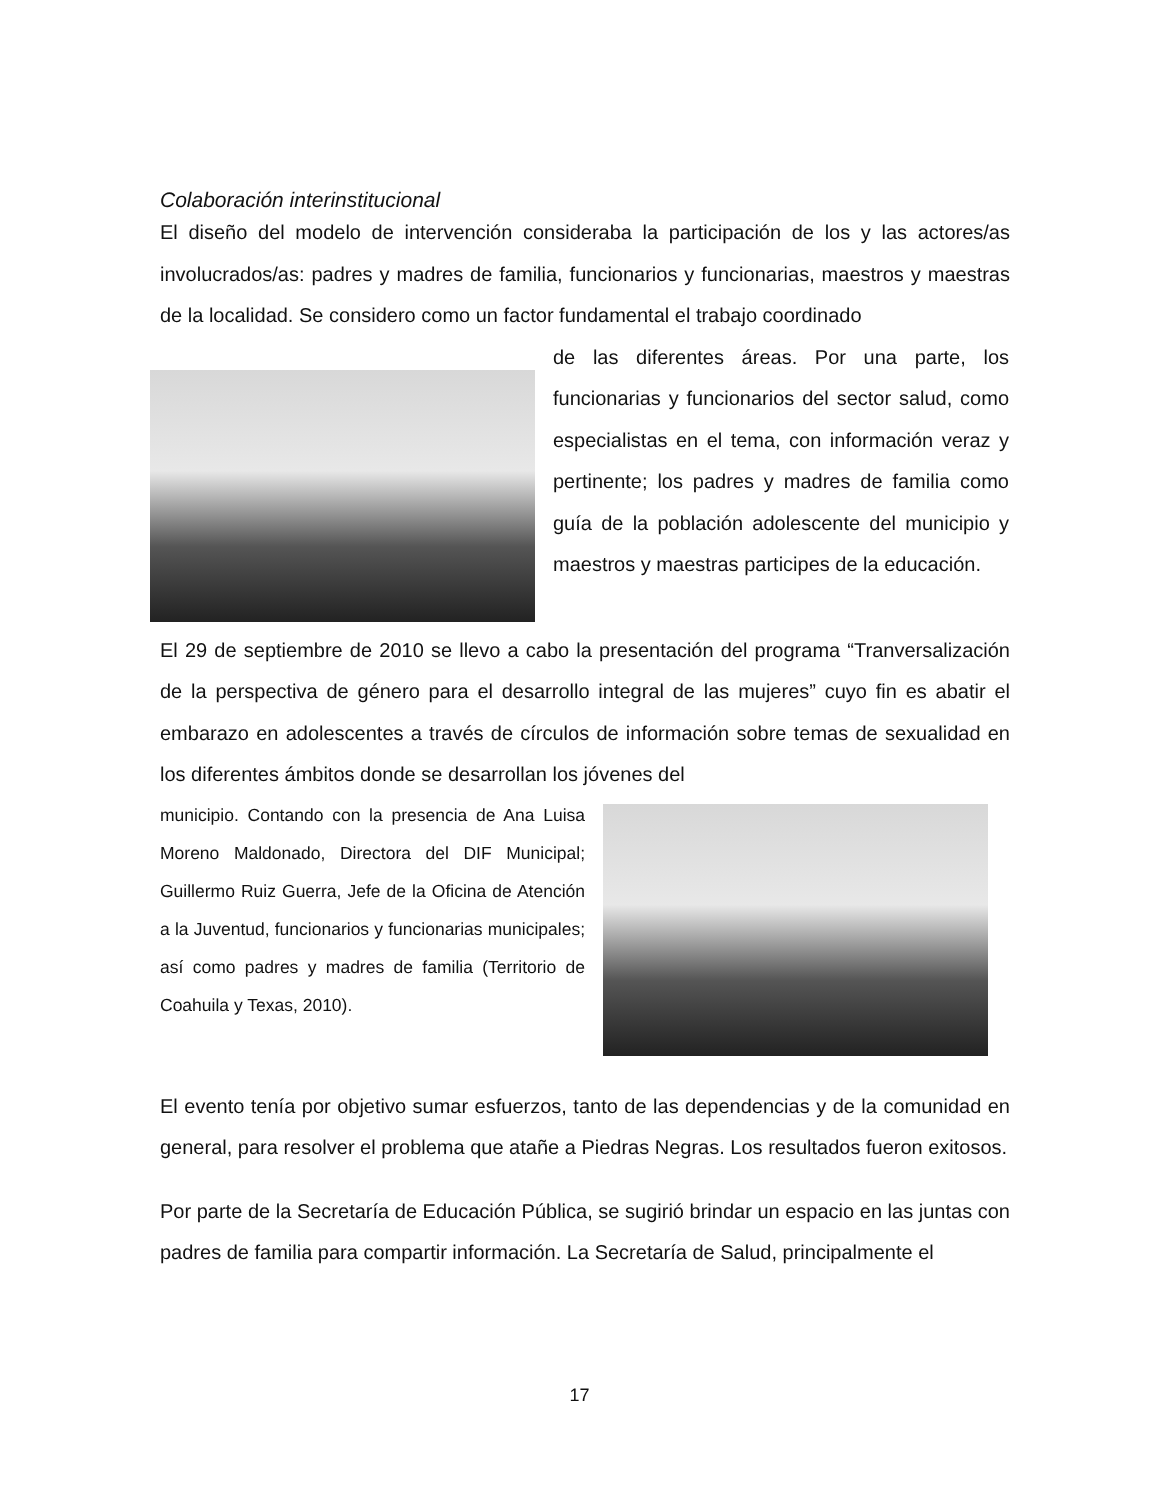Colaboración interinstitucional
El diseño del modelo de intervención consideraba la participación de los y las actores/as involucrados/as: padres y madres de familia, funcionarios y funcionarias, maestros y maestras de la localidad. Se considero como un factor fundamental el trabajo coordinado
de las diferentes áreas. Por una parte, los funcionarias y funcionarios del sector salud, como especialistas en el tema, con información veraz y pertinente; los padres y madres de familia como guía de la población adolescente del municipio y maestros y maestras participes de la educación.
El 29 de septiembre de 2010 se llevo a cabo la presentación del programa “Tranversalización de la perspectiva de género para el desarrollo integral de las mujeres” cuyo fin es abatir el embarazo en adolescentes a través de círculos de información sobre temas de sexualidad en los diferentes ámbitos donde se desarrollan los jóvenes del
municipio. Contando con la presencia de Ana Luisa Moreno Maldonado, Directora del DIF Municipal; Guillermo Ruiz Guerra, Jefe de la Oficina de Atención a la Juventud, funcionarios y funcionarias municipales; así como padres y madres de familia (Territorio de Coahuila y Texas, 2010).
El evento tenía por objetivo sumar esfuerzos, tanto de las dependencias y de la comunidad en general, para resolver el problema que atañe a Piedras Negras. Los resultados fueron exitosos.
Por parte de la Secretaría de Educación Pública, se sugirió brindar un espacio en las juntas con padres de familia para compartir información. La Secretaría de Salud, principalmente el
17